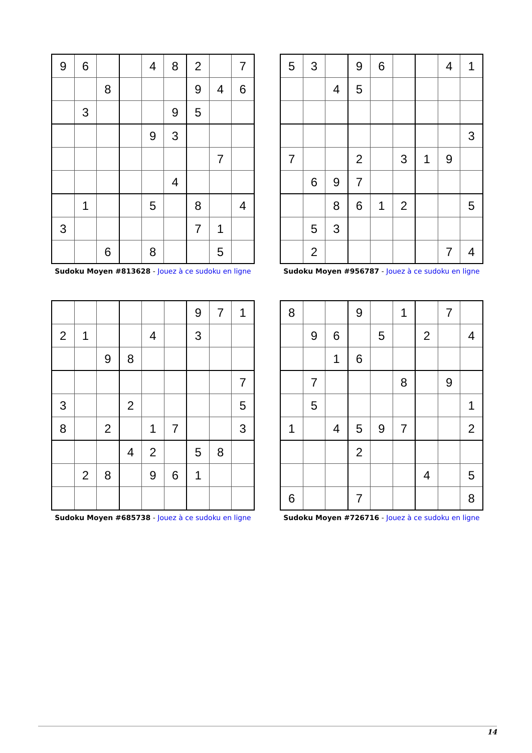| 9 | 6 | | | 4 | 8 | 2 | | 7 |
| | | 8 | | | | 9 | 4 | 6 |
| | 3 | | | | 9 | 5 | | |
| | | | | 9 | 3 | | | |
| | | | | | | | 7 | |
| | | | | | 4 | | | |
| | 1 | | | 5 | | 8 | | 4 |
| 3 | | | | | | 7 | 1 | |
| | | 6 | | 8 | | | 5 | |
Sudoku Moyen #813628 - Jouez à ce sudoku en ligne
| 5 | 3 | | 9 | 6 | | | 4 | 1 |
| | | 4 | 5 | | | | | |
| | | | | | | | | 3 |
| 7 | | | 2 | | 3 | 1 | 9 | |
| | 6 | 9 | 7 | | | | | |
| | | 8 | 6 | 1 | 2 | | | 5 |
| | 5 | 3 | | | | | | |
| | 2 | | | | | | 7 | 4 |
Sudoku Moyen #956787 - Jouez à ce sudoku en ligne
| | | | | | | 9 | 7 | 1 |
| 2 | 1 | | | 4 | | 3 | | |
| | | 9 | 8 | | | | | |
| | | | | | | | | 7 |
| 3 | | | 2 | | | | | 5 |
| 8 | | 2 | | 1 | 7 | | | 3 |
| | | | 4 | 2 | | 5 | 8 | |
| | 2 | 8 | | 9 | 6 | 1 | | |
Sudoku Moyen #685738 - Jouez à ce sudoku en ligne
| 8 | | | 9 | | 1 | | 7 | |
| | 9 | 6 | | 5 | | 2 | | 4 |
| | | 1 | 6 | | | | | |
| | 7 | | | | 8 | | 9 | |
| | 5 | | | | | | | 1 |
| 1 | | 4 | 5 | 9 | 7 | | | 2 |
| | | | 2 | | | | | |
| | | | | | | 4 | | 5 |
| 6 | | | 7 | | | | | 8 |
Sudoku Moyen #726716 - Jouez à ce sudoku en ligne
14